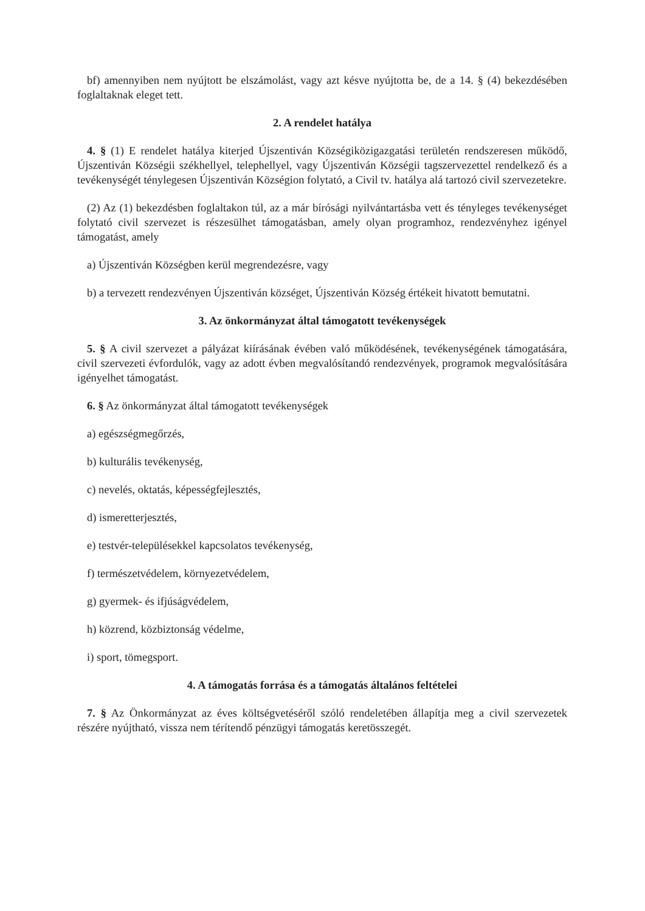bf) amennyiben nem nyújtott be elszámolást, vagy azt késve nyújtotta be, de a 14. § (4) bekezdésében foglaltaknak eleget tett.
2. A rendelet hatálya
4. § (1) E rendelet hatálya kiterjed Újszentiván Községiközigazgatási területén rendszeresen működő, Újszentiván Községii székhellyel, telephellyel, vagy Újszentiván Községii tagszervezettel rendelkező és a tevékenységét ténylegesen Újszentiván Községion folytató, a Civil tv. hatálya alá tartozó civil szervezetekre.
(2) Az (1) bekezdésben foglaltakon túl, az a már bírósági nyilvántartásba vett és tényleges tevékenységet folytató civil szervezet is részesülhet támogatásban, amely olyan programhoz, rendezvényhez igényel támogatást, amely
a) Újszentiván Községben kerül megrendezésre, vagy
b) a tervezett rendezvényen Újszentiván községet, Újszentiván Község értékeit hivatott bemutatni.
3. Az önkormányzat által támogatott tevékenységek
5. § A civil szervezet a pályázat kiírásának évében való működésének, tevékenységének támogatására, civil szervezeti évfordulók, vagy az adott évben megvalósítandó rendezvények, programok megvalósítására igényelhet támogatást.
6. § Az önkormányzat által támogatott tevékenységek
a) egészségmegőrzés,
b) kulturális tevékenység,
c) nevelés, oktatás, képességfejlesztés,
d) ismeretterjesztés,
e) testvér-településekkel kapcsolatos tevékenység,
f) természetvédelem, környezetvédelem,
g) gyermek- és ifjúságvédelem,
h) közrend, közbiztonság védelme,
i) sport, tömegsport.
4. A támogatás forrása és a támogatás általános feltételei
7. § Az Önkormányzat az éves költségvetéséről szóló rendeletében állapítja meg a civil szervezetek részére nyújtható, vissza nem térítendő pénzügyi támogatás keretösszegét.